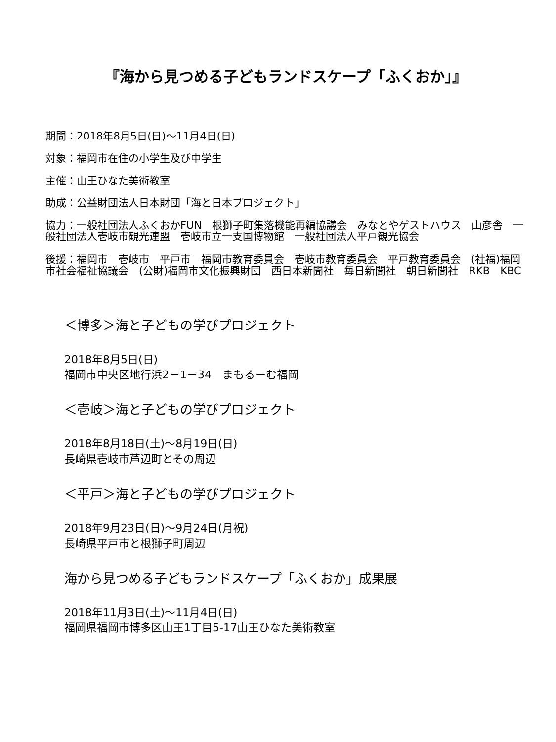『海から見つめる子どもランドスケープ「ふくおか」』
期間：2018年8月5日(日)～11月4日(日)
対象：福岡市在住の小学生及び中学生
主催：山王ひなた美術教室
助成：公益財団法人日本財団「海と日本プロジェクト」
協力：一般社団法人ふくおかFUN　根獅子町集落機能再編協議会　みなとやゲストハウス　山彦舎　一般社団法人壱岐市観光連盟　壱岐市立一支国博物館　一般社団法人平戸観光協会
後援：福岡市　壱岐市　平戸市　福岡市教育委員会　壱岐市教育委員会　平戸教育委員会　(社福)福岡市社会福祉協議会　(公財)福岡市文化振興財団　西日本新聞社　毎日新聞社　朝日新聞社　RKB　KBC
＜博多＞海と子どもの学びプロジェクト
2018年8月5日(日)
福岡市中央区地行浜2－1－34　まもるーむ福岡
＜壱岐＞海と子どもの学びプロジェクト
2018年8月18日(土)～8月19日(日)
長崎県壱岐市芦辺町とその周辺
＜平戸＞海と子どもの学びプロジェクト
2018年9月23日(日)～9月24日(月祝)
長崎県平戸市と根獅子町周辺
海から見つめる子どもランドスケープ「ふくおか」成果展
2018年11月3日(土)～11月4日(日)
福岡県福岡市博多区山王1丁目5-17山王ひなた美術教室